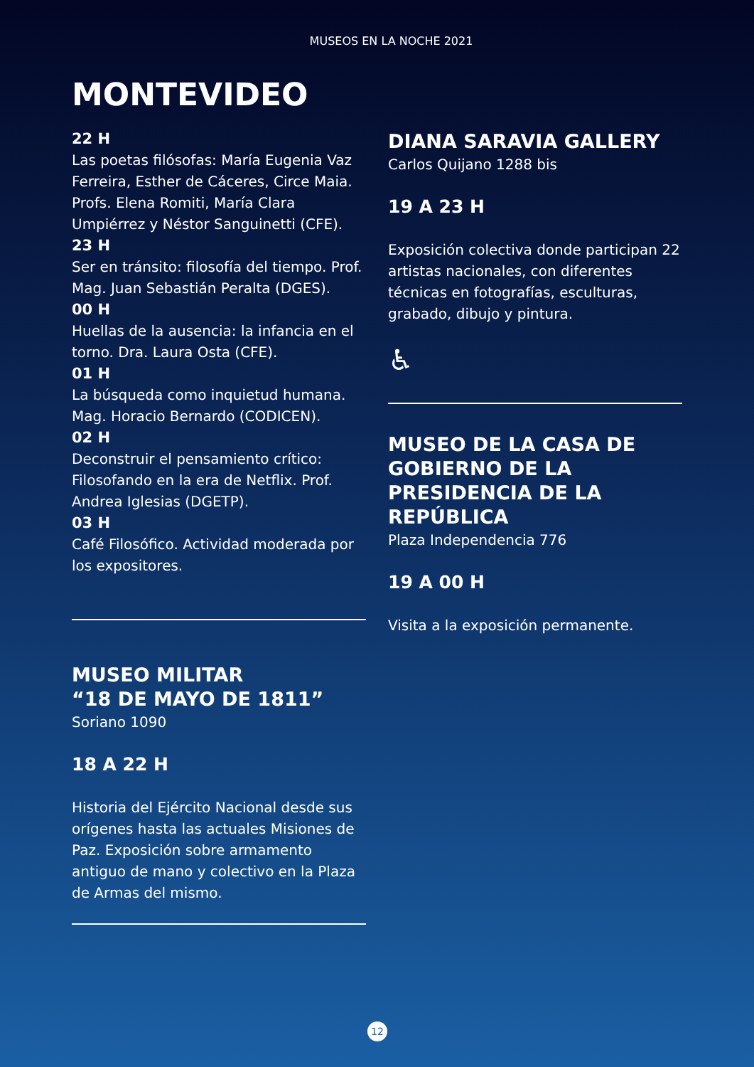MUSEOS EN LA NOCHE 2021
MONTEVIDEO
22 H
Las poetas filósofas: María Eugenia Vaz Ferreira, Esther de Cáceres, Circe Maia. Profs. Elena Romiti, María Clara Umpiérrez y Néstor Sanguinetti (CFE).
23 H
Ser en tránsito: filosofía del tiempo. Prof. Mag. Juan Sebastián Peralta (DGES).
00 H
Huellas de la ausencia: la infancia en el torno. Dra. Laura Osta (CFE).
01 H
La búsqueda como inquietud humana. Mag. Horacio Bernardo (CODICEN).
02 H
Deconstruir el pensamiento crítico: Filosofando en la era de Netflix. Prof. Andrea Iglesias (DGETP).
03 H
Café Filosófico. Actividad moderada por los expositores.
MUSEO MILITAR
“18 DE MAYO DE 1811”
Soriano 1090
18 A 22 H
Historia del Ejército Nacional desde sus orígenes hasta las actuales Misiones de Paz. Exposición sobre armamento antiguo de mano y colectivo en la Plaza de Armas del mismo.
DIANA SARAVIA GALLERY
Carlos Quijano 1288 bis
19 A 23 H
Exposición colectiva donde participan 22 artistas nacionales, con diferentes técnicas en fotografías, esculturas, grabado, dibujo y pintura.
♿
MUSEO DE LA CASA DE GOBIERNO DE LA PRESIDENCIA DE LA REPÚBLICA
Plaza Independencia 776
19 A 00 H
Visita a la exposición permanente.
12